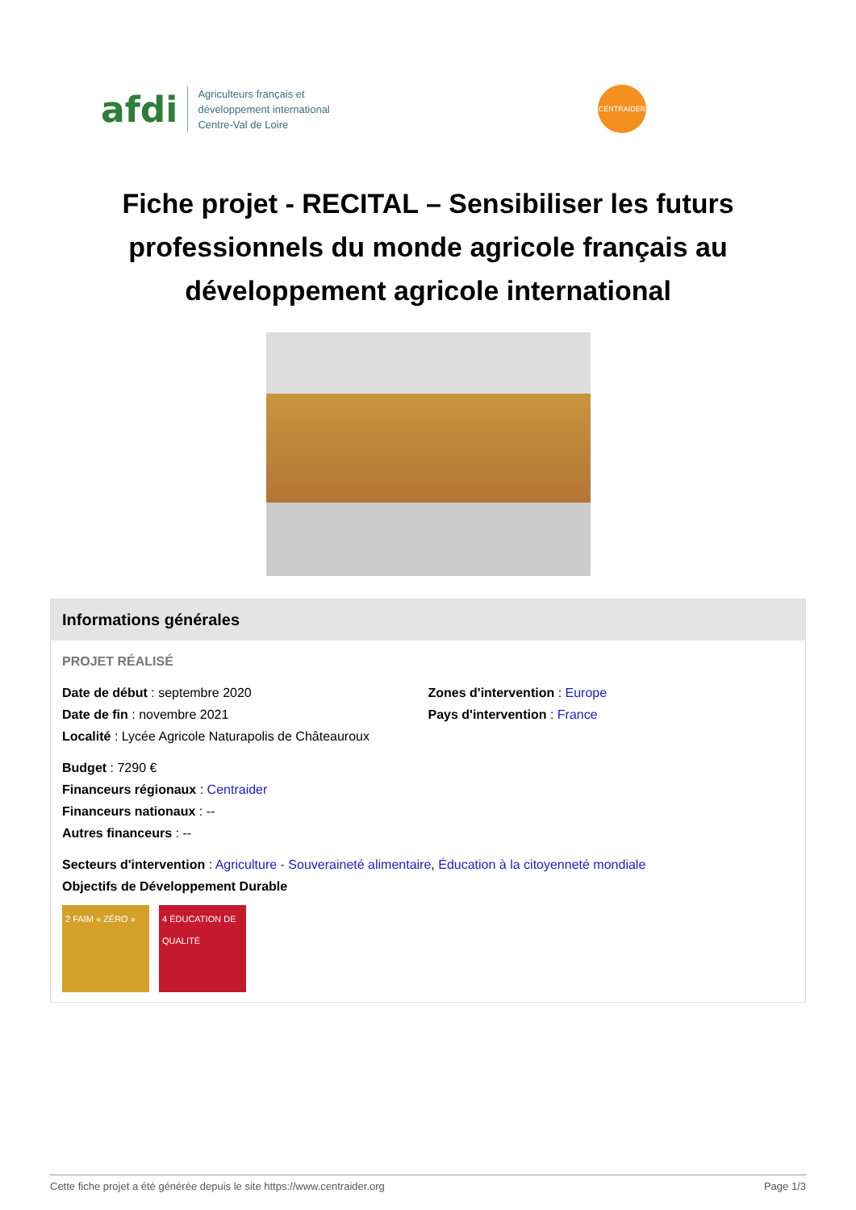afdi
Agriculteurs français et
développement international
Centre-Val de Loire
CENTRAIDER
Fiche projet - RECITAL – Sensibiliser les futurs professionnels du monde agricole français au développement agricole international
Informations générales
PROJET RÉALISÉ
Date de début : septembre 2020
Date de fin : novembre 2021
Localité : Lycée Agricole Naturapolis de Châteauroux
Zones d'intervention : Europe
Pays d'intervention : France
Budget : 7290 €
Financeurs régionaux : Centraider
Financeurs nationaux : --
Autres financeurs : --
Secteurs d'intervention : Agriculture - Souveraineté alimentaire, Éducation à la citoyenneté mondiale
Objectifs de Développement Durable
2 FAIM « ZÉRO » 4 ÉDUCATION DE QUALITÉ
Cette fiche projet a été générée depuis le site https://www.centraider.org Page 1/3